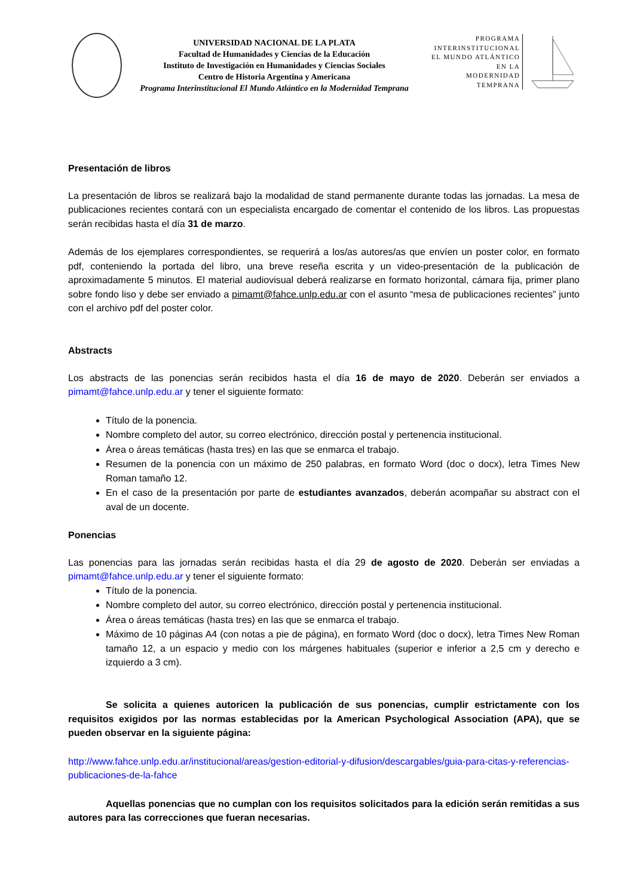UNIVERSIDAD NACIONAL DE LA PLATA
Facultad de Humanidades y Ciencias de la Educación
Instituto de Investigación en Humanidades y Ciencias Sociales
Centro de Historia Argentina y Americana
Programa Interinstitucional El Mundo Atlántico en la Modernidad Temprana
PROGRAMA
INTERINSTITUCIONAL
EL MUNDO ATLÁNTICO
EN LA
MODERNIDAD
TEMPRANA
Presentación de libros
La presentación de libros se realizará bajo la modalidad de stand permanente durante todas las jornadas. La mesa de publicaciones recientes contará con un especialista encargado de comentar el contenido de los libros. Las propuestas serán recibidas hasta el día 31 de marzo.
Además de los ejemplares correspondientes, se requerirá a los/as autores/as que envíen un poster color, en formato pdf, conteniendo la portada del libro, una breve reseña escrita y un video-presentación de la publicación de aproximadamente 5 minutos. El material audiovisual deberá realizarse en formato horizontal, cámara fija, primer plano sobre fondo liso y debe ser enviado a pimamt@fahce.unlp.edu.ar con el asunto “mesa de publicaciones recientes” junto con el archivo pdf del poster color.
Abstracts
Los abstracts de las ponencias serán recibidos hasta el día 16 de mayo de 2020. Deberán ser enviados a pimamt@fahce.unlp.edu.ar y tener el siguiente formato:
Título de la ponencia.
Nombre completo del autor, su correo electrónico, dirección postal y pertenencia institucional.
Área o áreas temáticas (hasta tres) en las que se enmarca el trabajo.
Resumen de la ponencia con un máximo de 250 palabras, en formato Word (doc o docx), letra Times New Roman tamaño 12.
En el caso de la presentación por parte de estudiantes avanzados, deberán acompañar su abstract con el aval de un docente.
Ponencias
Las ponencias para las jornadas serán recibidas hasta el día 29 de agosto de 2020. Deberán ser enviadas a pimamt@fahce.unlp.edu.ar y tener el siguiente formato:
Título de la ponencia.
Nombre completo del autor, su correo electrónico, dirección postal y pertenencia institucional.
Área o áreas temáticas (hasta tres) en las que se enmarca el trabajo.
Máximo de 10 páginas A4 (con notas a pie de página), en formato Word (doc o docx), letra Times New Roman tamaño 12, a un espacio y medio con los márgenes habituales (superior e inferior a 2,5 cm y derecho e izquierdo a 3 cm).
Se solicita a quienes autoricen la publicación de sus ponencias, cumplir estrictamente con los requisitos exigidos por las normas establecidas por la American Psychological Association (APA), que se pueden observar en la siguiente página:
http://www.fahce.unlp.edu.ar/institucional/areas/gestion-editorial-y-difusion/descargables/guia-para-citas-y-referencias-publicaciones-de-la-fahce
Aquellas ponencias que no cumplan con los requisitos solicitados para la edición serán remitidas a sus autores para las correcciones que fueran necesarias.